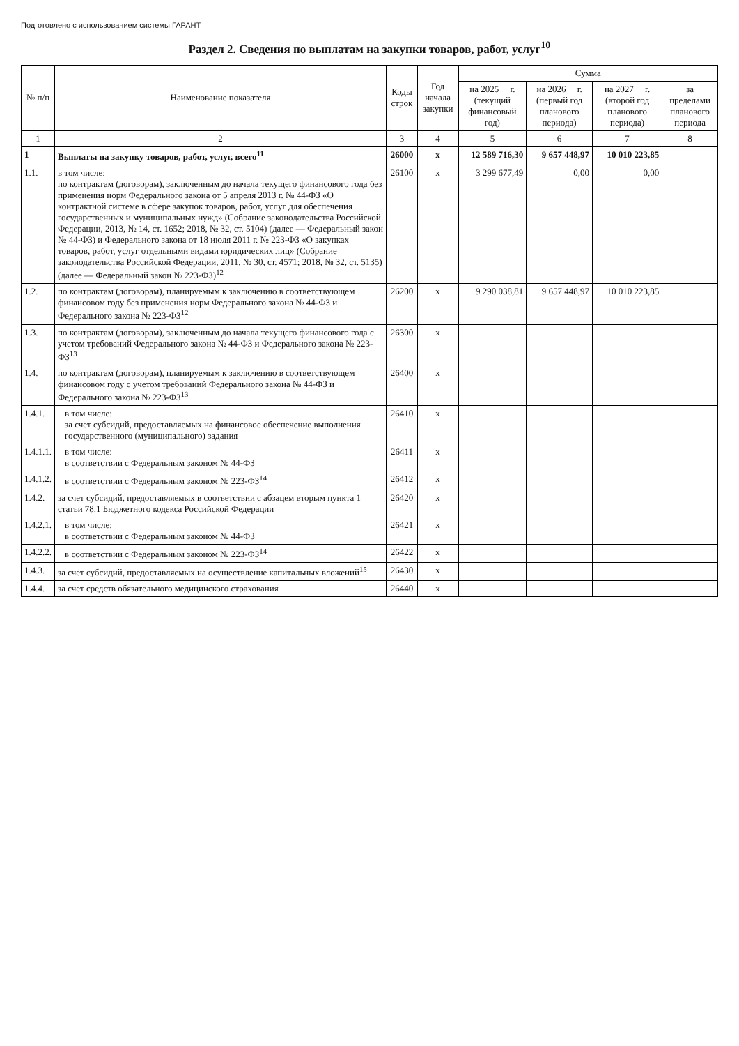Подготовлено с использованием системы ГАРАНТ
Раздел 2. Сведения по выплатам на закупки товаров, работ, услуг<sup>10</sup>
| № п/п | Наименование показателя | Коды строк | Год начала закупки | Сумма | | | |
| --- | --- | --- | --- | --- | --- | --- | --- |
| | | | | на 2025__ г. (текущий финансовый год) | на 2026__ г. (первый год планового периода) | на 2027__ г. (второй год планового периода) | за пределами планового периода |
| 1 | 2 | 3 | 4 | 5 | 6 | 7 | 8 |
| 1 | Выплаты на закупку товаров, работ, услуг, всего<sup>11</sup> | 26000 | x | 12 589 716,30 | 9 657 448,97 | 10 010 223,85 | |
| 1.1. | в том числе: по контрактам (договорам), заключенным до начала текущего финансового года без применения норм Федерального закона от 5 апреля 2013 г. № 44-ФЗ «О контрактной системе в сфере закупок товаров, работ, услуг для обеспечения государственных и муниципальных нужд» (Собрание законодательства Российской Федерации, 2013, № 14, ст. 1652; 2018, № 32, ст. 5104) (далее — Федеральный закон № 44-ФЗ) и Федерального закона от 18 июля 2011 г. № 223-ФЗ «О закупках товаров, работ, услуг отдельными видами юридических лиц» (Собрание законодательства Российской Федерации, 2011, № 30, ст. 4571; 2018, № 32, ст. 5135) (далее — Федеральный закон № 223-ФЗ)<sup>12</sup> | 26100 | x | 3 299 677,49 | 0,00 | 0,00 | |
| 1.2. | по контрактам (договорам), планируемым к заключению в соответствующем финансовом году без применения норм Федерального закона № 44-ФЗ и Федерального закона № 223-ФЗ<sup>12</sup> | 26200 | x | 9 290 038,81 | 9 657 448,97 | 10 010 223,85 | |
| 1.3. | по контрактам (договорам), заключенным до начала текущего финансового года с учетом требований Федерального закона № 44-ФЗ и Федерального закона № 223-ФЗ<sup>13</sup> | 26300 | x | | | | |
| 1.4. | по контрактам (договорам), планируемым к заключению в соответствующем финансовом году с учетом требований Федерального закона № 44-ФЗ и Федерального закона № 223-ФЗ<sup>13</sup> | 26400 | x | | | | |
| 1.4.1. | в том числе: за счет субсидий, предоставляемых на финансовое обеспечение выполнения государственного (муниципального) задания | 26410 | x | | | | |
| 1.4.1.1. | в том числе: в соответствии с Федеральным законом № 44-ФЗ | 26411 | x | | | | |
| 1.4.1.2. | в соответствии с Федеральным законом № 223-ФЗ<sup>14</sup> | 26412 | x | | | | |
| 1.4.2. | за счет субсидий, предоставляемых в соответствии с абзацем вторым пункта 1 статьи 78.1 Бюджетного кодекса Российской Федерации | 26420 | x | | | | |
| 1.4.2.1. | в том числе: в соответствии с Федеральным законом № 44-ФЗ | 26421 | x | | | | |
| 1.4.2.2. | в соответствии с Федеральным законом № 223-ФЗ<sup>14</sup> | 26422 | x | | | | |
| 1.4.3. | за счет субсидий, предоставляемых на осуществление капитальных вложений<sup>15</sup> | 26430 | x | | | | |
| 1.4.4. | за счет средств обязательного медицинского страхования | 26440 | x | | | | |